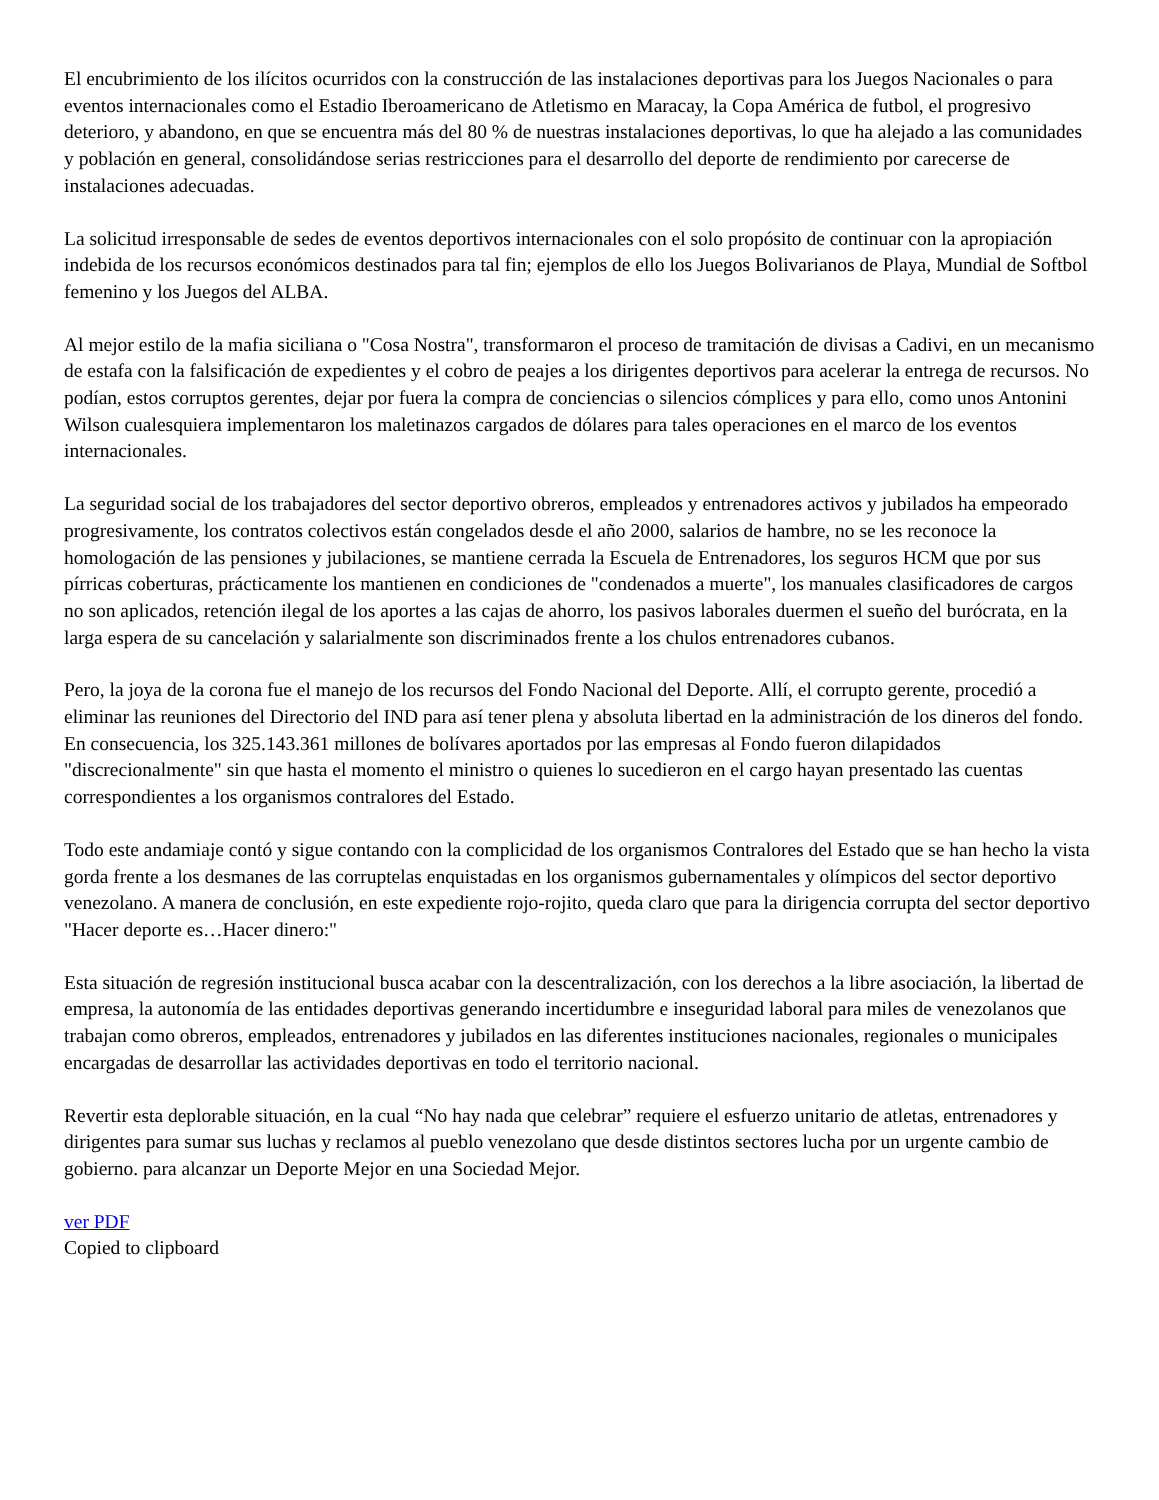El encubrimiento de los ilícitos ocurridos con la construcción de las instalaciones deportivas para los Juegos Nacionales o para eventos internacionales como el Estadio Iberoamericano de Atletismo en Maracay, la Copa América de futbol, el progresivo deterioro, y abandono, en que se encuentra más del 80 % de nuestras instalaciones deportivas, lo que ha alejado a las comunidades y población en general, consolidándose serias restricciones para el desarrollo del deporte de rendimiento por carecerse de instalaciones adecuadas.
La solicitud irresponsable de sedes de eventos deportivos internacionales con el solo propósito de continuar con la apropiación indebida de los recursos económicos destinados para tal fin; ejemplos de ello los Juegos Bolivarianos de Playa, Mundial de Softbol femenino y los Juegos del ALBA.
Al mejor estilo de la mafia siciliana o "Cosa Nostra", transformaron el proceso de tramitación de divisas a Cadivi, en un mecanismo de estafa con la falsificación de expedientes y el cobro de peajes a los dirigentes deportivos para acelerar la entrega de recursos. No podían, estos corruptos gerentes, dejar por fuera la compra de conciencias o silencios cómplices y para ello, como unos Antonini Wilson cualesquiera implementaron los maletinazos cargados de dólares para tales operaciones en el marco de los eventos internacionales.
La seguridad social de los trabajadores del sector deportivo obreros, empleados y entrenadores activos y jubilados ha empeorado progresivamente, los contratos colectivos están congelados desde el año 2000, salarios de hambre, no se les reconoce la homologación de las pensiones y jubilaciones, se mantiene cerrada la Escuela de Entrenadores, los seguros HCM que por sus pírricas coberturas, prácticamente los mantienen en condiciones de "condenados a muerte", los manuales clasificadores de cargos no son aplicados, retención ilegal de los aportes a las cajas de ahorro, los pasivos laborales duermen el sueño del burócrata, en la larga espera de su cancelación y salarialmente son discriminados frente a los chulos entrenadores cubanos.
Pero, la joya de la corona fue el manejo de los recursos del Fondo Nacional del Deporte. Allí, el corrupto gerente, procedió a eliminar las reuniones del Directorio del IND para así tener plena y absoluta libertad en la administración de los dineros del fondo. En consecuencia, los 325.143.361 millones de bolívares aportados por las empresas al Fondo fueron dilapidados "discrecionalmente" sin que hasta el momento el ministro o quienes lo sucedieron en el cargo hayan presentado las cuentas correspondientes a los organismos contralores del Estado.
Todo este andamiaje contó y sigue contando con la complicidad de los organismos Contralores del Estado que se han hecho la vista gorda frente a los desmanes de las corruptelas enquistadas en los organismos gubernamentales y olímpicos del sector deportivo venezolano. A manera de conclusión, en este expediente rojo-rojito, queda claro que para la dirigencia corrupta del sector deportivo "Hacer deporte es…Hacer dinero:"
Esta situación de regresión institucional busca acabar con la descentralización, con los derechos a la libre asociación, la libertad de empresa, la autonomía de las entidades deportivas generando incertidumbre e inseguridad laboral para miles de venezolanos que trabajan como obreros, empleados, entrenadores y jubilados en las diferentes instituciones nacionales, regionales o municipales encargadas de desarrollar las actividades deportivas en todo el territorio nacional.
Revertir esta deplorable situación, en la cual “No hay nada que celebrar” requiere el esfuerzo unitario de atletas, entrenadores y dirigentes para sumar sus luchas y reclamos al pueblo venezolano que desde distintos sectores lucha por un urgente cambio de gobierno. para alcanzar un Deporte Mejor en una Sociedad Mejor.
ver PDF
Copied to clipboard